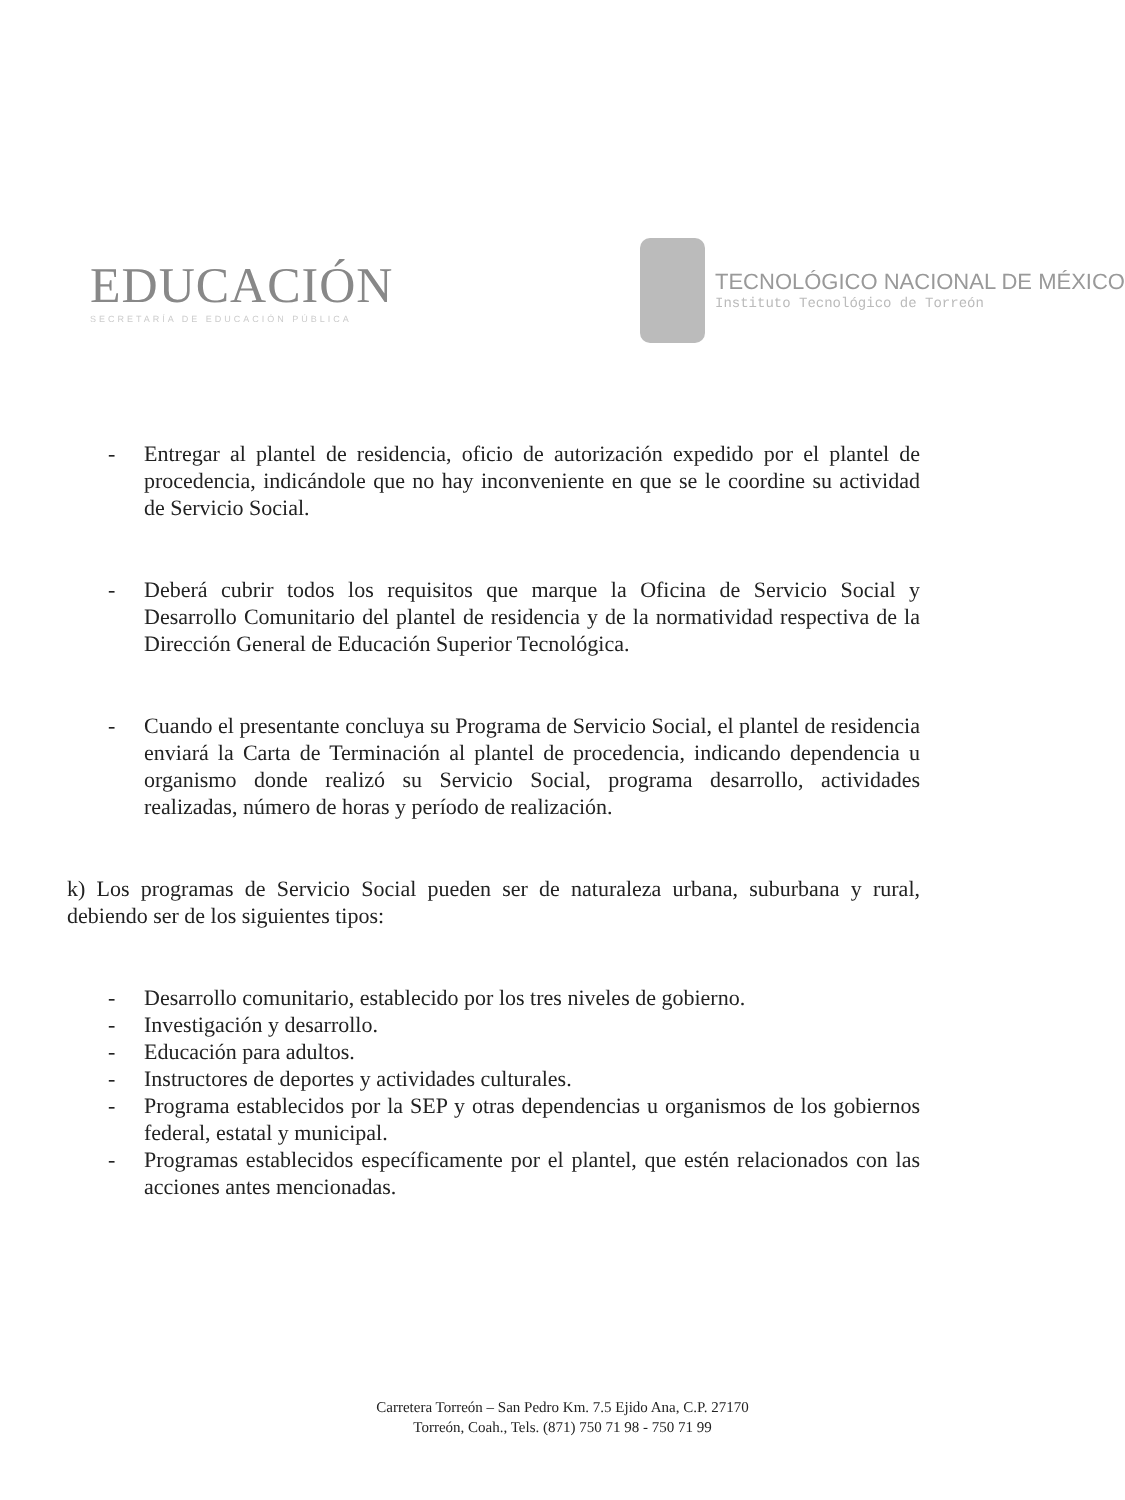EDUCACIÓN
SECRETARÍA DE EDUCACIÓN PÚBLICA
TECNOLÓGICO NACIONAL DE MÉXICO
Instituto Tecnológico de Torreón
- Entregar al plantel de residencia, oficio de autorización expedido por el plantel de procedencia, indicándole que no hay inconveniente en que se le coordine su actividad de Servicio Social.
- Deberá cubrir todos los requisitos que marque la Oficina de Servicio Social y Desarrollo Comunitario del plantel de residencia y de la normatividad respectiva de la Dirección General de Educación Superior Tecnológica.
- Cuando el presentante concluya su Programa de Servicio Social, el plantel de residencia enviará la Carta de Terminación al plantel de procedencia, indicando dependencia u organismo donde realizó su Servicio Social, programa desarrollo, actividades realizadas, número de horas y período de realización.
k) Los programas de Servicio Social pueden ser de naturaleza urbana, suburbana y rural, debiendo ser de los siguientes tipos:
- Desarrollo comunitario, establecido por los tres niveles de gobierno.
- Investigación y desarrollo.
- Educación para adultos.
- Instructores de deportes y actividades culturales.
- Programa establecidos por la SEP y otras dependencias u organismos de los gobiernos federal, estatal y municipal.
- Programas establecidos específicamente por el plantel, que estén relacionados con las acciones antes mencionadas.
Carretera Torreón – San Pedro Km. 7.5 Ejido Ana, C.P. 27170
Torreón, Coah., Tels. (871) 750 71 98 - 750 71 99